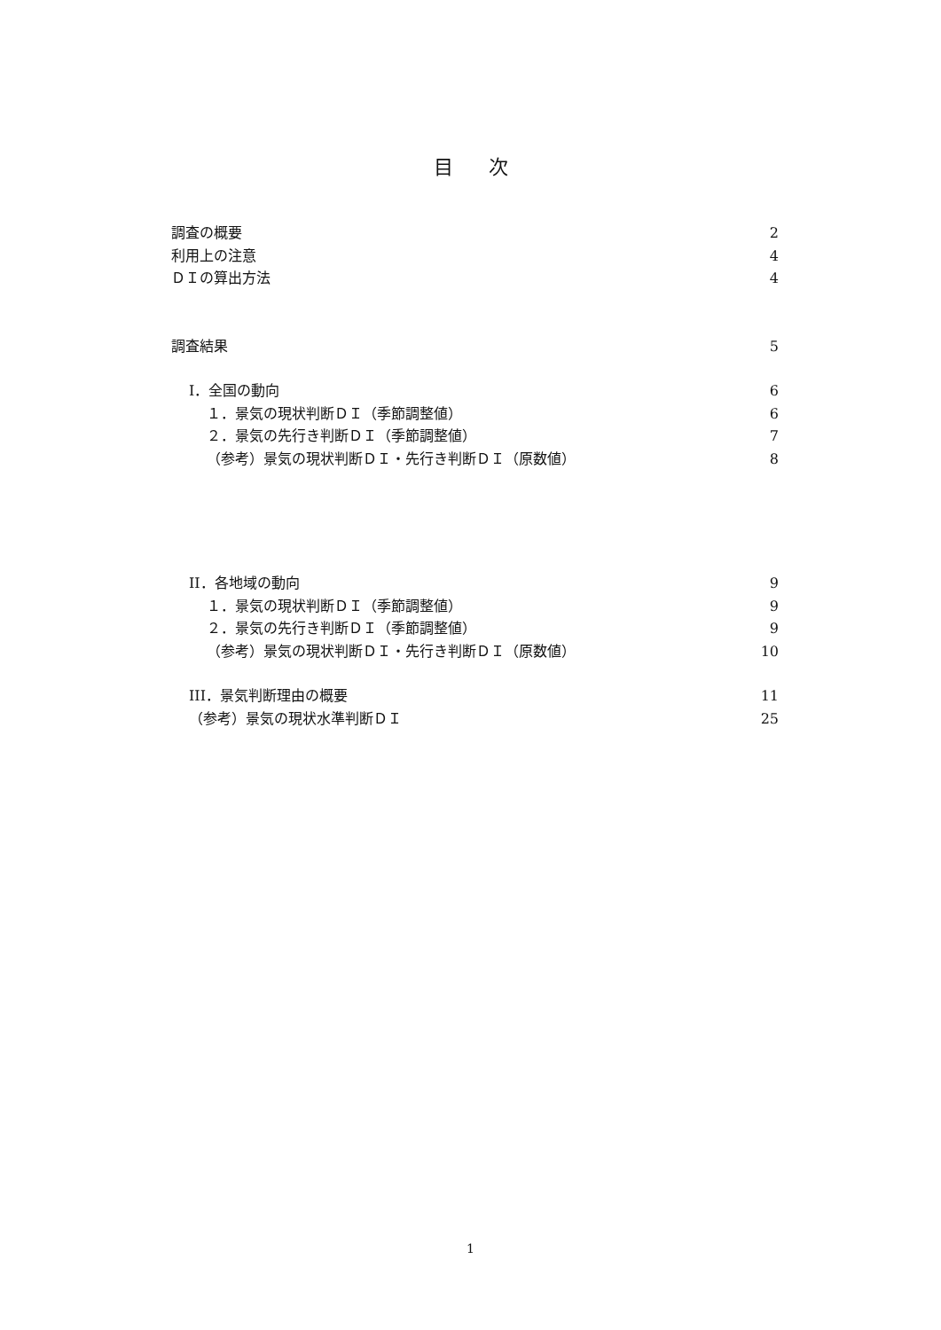目次
調査の概要 2
利用上の注意 4
ＤＩの算出方法 4
調査結果 5
I．全国の動向 6
１．景気の現状判断ＤＩ（季節調整値） 6
２．景気の先行き判断ＤＩ（季節調整値） 7
（参考）景気の現状判断ＤＩ・先行き判断ＤＩ（原数値） 8
II．各地域の動向 9
１．景気の現状判断ＤＩ（季節調整値） 9
２．景気の先行き判断ＤＩ（季節調整値） 9
（参考）景気の現状判断ＤＩ・先行き判断ＤＩ（原数値） 10
III．景気判断理由の概要 11
（参考）景気の現状水準判断ＤＩ 25
1